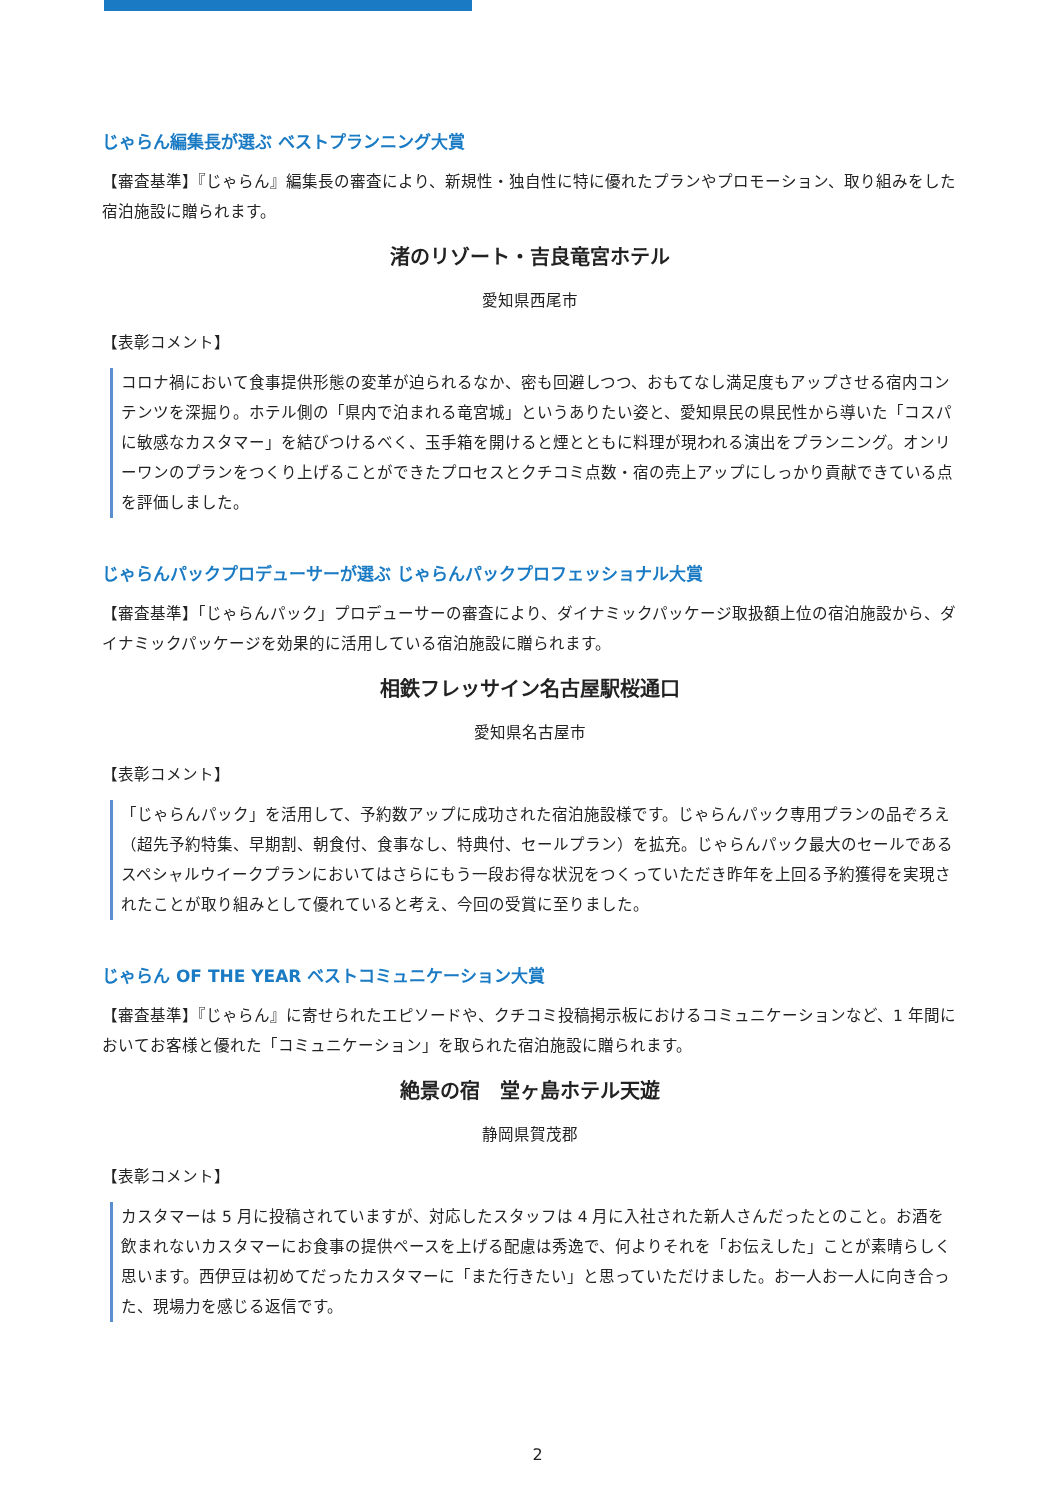じゃらん編集長が選ぶ ベストプランニング大賞
【審査基準】『じゃらん』編集長の審査により、新規性・独自性に特に優れたプランやプロモーション、取り組みをした宿泊施設に贈られます。
渚のリゾート・吉良竜宮ホテル
愛知県西尾市
【表彰コメント】
コロナ禍において食事提供形態の変革が迫られるなか、密も回避しつつ、おもてなし満足度もアップさせる宿内コンテンツを深掘り。ホテル側の「県内で泊まれる竜宮城」というありたい姿と、愛知県民の県民性から導いた「コスパに敏感なカスタマー」を結びつけるべく、玉手箱を開けると煙とともに料理が現われる演出をプランニング。オンリーワンのプランをつくり上げることができたプロセスとクチコミ点数・宿の売上アップにしっかり貢献できている点を評価しました。
じゃらんパックプロデューサーが選ぶ じゃらんパックプロフェッショナル大賞
【審査基準】「じゃらんパック」プロデューサーの審査により、ダイナミックパッケージ取扱額上位の宿泊施設から、ダイナミックパッケージを効果的に活用している宿泊施設に贈られます。
相鉄フレッサイン名古屋駅桜通口
愛知県名古屋市
【表彰コメント】
「じゃらんパック」を活用して、予約数アップに成功された宿泊施設様です。じゃらんパック専用プランの品ぞろえ（超先予約特集、早期割、朝食付、食事なし、特典付、セールプラン）を拡充。じゃらんパック最大のセールであるスペシャルウイークプランにおいてはさらにもう一段お得な状況をつくっていただき昨年を上回る予約獲得を実現されたことが取り組みとして優れていると考え、今回の受賞に至りました。
じゃらん OF THE YEAR ベストコミュニケーション大賞
【審査基準】『じゃらん』に寄せられたエピソードや、クチコミ投稿掲示板におけるコミュニケーションなど、1 年間においてお客様と優れた「コミュニケーション」を取られた宿泊施設に贈られます。
絶景の宿　堂ヶ島ホテル天遊
静岡県賀茂郡
【表彰コメント】
カスタマーは 5 月に投稿されていますが、対応したスタッフは 4 月に入社された新人さんだったとのこと。お酒を飲まれないカスタマーにお食事の提供ペースを上げる配慮は秀逸で、何よりそれを「お伝えした」ことが素晴らしく思います。西伊豆は初めてだったカスタマーに「また行きたい」と思っていただけました。お一人お一人に向き合った、現場力を感じる返信です。
2